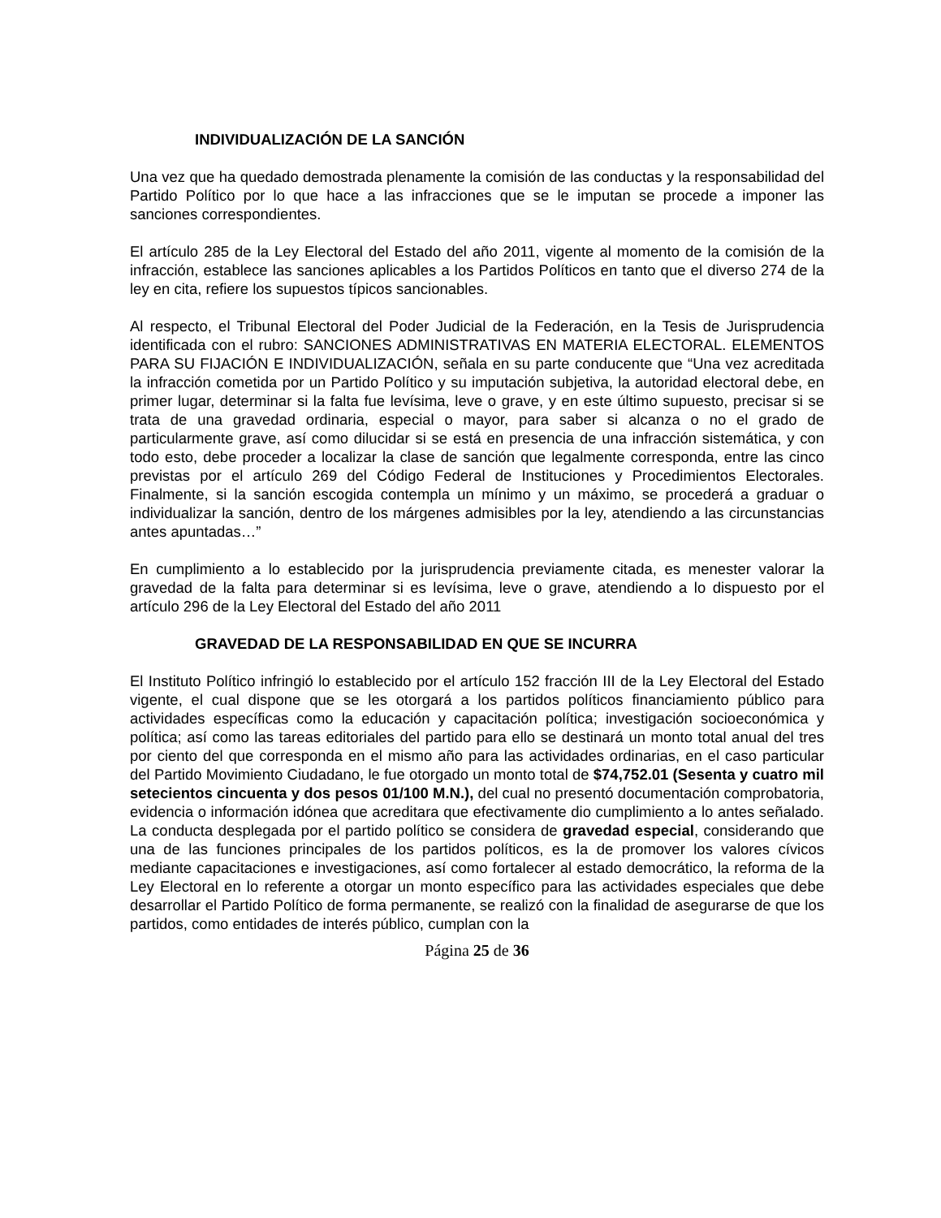INDIVIDUALIZACIÓN DE LA SANCIÓN
Una vez que ha quedado demostrada plenamente la comisión de las conductas y la responsabilidad del Partido Político por lo que hace a las infracciones que se le imputan se procede a imponer las sanciones correspondientes.
El artículo 285 de la Ley Electoral del Estado del año 2011, vigente al momento de la comisión de la infracción, establece las sanciones aplicables a los Partidos Políticos en tanto que el diverso 274 de la ley en cita, refiere los supuestos típicos sancionables.
Al respecto, el Tribunal Electoral del Poder Judicial de la Federación, en la Tesis de Jurisprudencia identificada con el rubro: SANCIONES ADMINISTRATIVAS EN MATERIA ELECTORAL. ELEMENTOS PARA SU FIJACIÓN E INDIVIDUALIZACIÓN, señala en su parte conducente que “Una vez acreditada la infracción cometida por un Partido Político y su imputación subjetiva, la autoridad electoral debe, en primer lugar, determinar si la falta fue levísima, leve o grave, y en este último supuesto, precisar si se trata de una gravedad ordinaria, especial o mayor, para saber si alcanza o no el grado de particularmente grave, así como dilucidar si se está en presencia de una infracción sistemática, y con todo esto, debe proceder a localizar la clase de sanción que legalmente corresponda, entre las cinco previstas por el artículo 269 del Código Federal de Instituciones y Procedimientos Electorales. Finalmente, si la sanción escogida contempla un mínimo y un máximo, se procederá a graduar o individualizar la sanción, dentro de los márgenes admisibles por la ley, atendiendo a las circunstancias antes apuntadas…”
En cumplimiento a lo establecido por la jurisprudencia previamente citada, es menester valorar la gravedad de la falta para determinar si es levísima, leve o grave, atendiendo a lo dispuesto por el artículo 296 de la Ley Electoral del Estado del año 2011
GRAVEDAD DE LA RESPONSABILIDAD EN QUE SE INCURRA
El Instituto Político infringió lo establecido por el artículo 152 fracción III de la Ley Electoral del Estado vigente, el cual dispone que se les otorgará a los partidos políticos financiamiento público para actividades específicas como la educación y capacitación política; investigación socioeconómica y política; así como las tareas editoriales del partido para ello se destinará un monto total anual del tres por ciento del que corresponda en el mismo año para las actividades ordinarias, en el caso particular del Partido Movimiento Ciudadano, le fue otorgado un monto total de $74,752.01 (Sesenta y cuatro mil setecientos cincuenta y dos pesos 01/100 M.N.), del cual no presentó documentación comprobatoria, evidencia o información idónea que acreditara que efectivamente dio cumplimiento a lo antes señalado. La conducta desplegada por el partido político se considera de gravedad especial, considerando que una de las funciones principales de los partidos políticos, es la de promover los valores cívicos mediante capacitaciones e investigaciones, así como fortalecer al estado democrático, la reforma de la Ley Electoral en lo referente a otorgar un monto específico para las actividades especiales que debe desarrollar el Partido Político de forma permanente, se realizó con la finalidad de asegurarse de que los partidos, como entidades de interés público, cumplan con la
Página 25 de 36